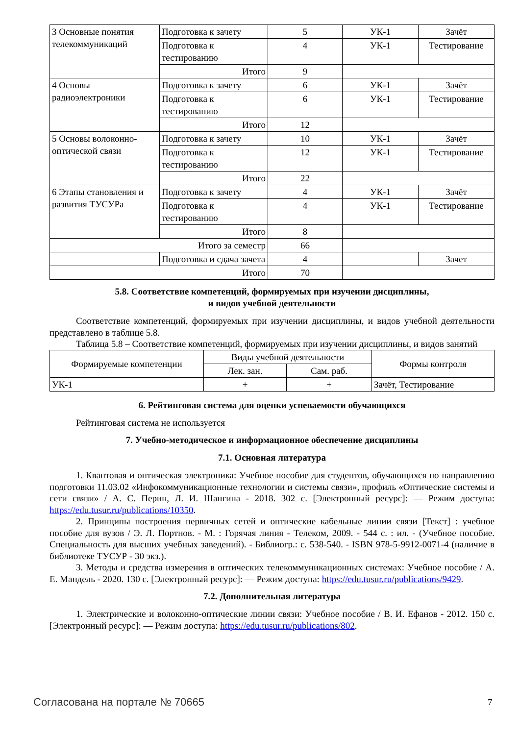| 3 Основные понятия телекоммуникаций | Подготовка к зачету | 5 | УК-1 | Зачёт |
| | Подготовка к тестированию | 4 | УК-1 | Тестирование |
| | Итого | 9 | | |
| 4 Основы радиоэлектроники | Подготовка к зачету | 6 | УК-1 | Зачёт |
| | Подготовка к тестированию | 6 | УК-1 | Тестирование |
| | Итого | 12 | | |
| 5 Основы волоконно-оптической связи | Подготовка к зачету | 10 | УК-1 | Зачёт |
| | Подготовка к тестированию | 12 | УК-1 | Тестирование |
| | Итого | 22 | | |
| 6 Этапы становления и развития ТУСУРа | Подготовка к зачету | 4 | УК-1 | Зачёт |
| | Подготовка к тестированию | 4 | УК-1 | Тестирование |
| | Итого | 8 | | |
| Итого за семестр | | 66 | | |
| | Подготовка и сдача зачета | 4 | | Зачет |
| Итого | | 70 | | |
5.8. Соответствие компетенций, формируемых при изучении дисциплины,
и видов учебной деятельности
Соответствие компетенций, формируемых при изучении дисциплины, и видов учебной деятельности представлено в таблице 5.8.
Таблица 5.8 – Соответствие компетенций, формируемых при изучении дисциплины, и видов занятий
| Формируемые компетенции | Виды учебной деятельности | | Формы контроля |
| --- | --- | --- | --- |
| | Лек. зан. | Сам. раб. | |
| УК-1 | + | + | Зачёт, Тестирование |
6. Рейтинговая система для оценки успеваемости обучающихся
Рейтинговая система не используется
7. Учебно-методическое и информационное обеспечение дисциплины
7.1. Основная литература
1. Квантовая и оптическая электроника: Учебное пособие для студентов, обучающихся по направлению подготовки 11.03.02 «Инфокоммуникационные технологии и системы связи», профиль «Оптические системы и сети связи» / А. С. Перин, Л. И. Шангина - 2018. 302 с. [Электронный ресурс]: — Режим доступа: https://edu.tusur.ru/publications/10350.
2. Принципы построения первичных сетей и оптические кабельные линии связи [Текст] : учебное пособие для вузов / Э. Л. Портнов. - М. : Горячая линия - Телеком, 2009. - 544 с. : ил. - (Учебное пособие. Специальность для высших учебных заведений). - Библиогр.: с. 538-540. - ISBN 978-5-9912-0071-4 (наличие в библиотеке ТУСУР - 30 экз.).
3. Методы и средства измерения в оптических телекоммуникационных системах: Учебное пособие / А. Е. Мандель - 2020. 130 с. [Электронный ресурс]: — Режим доступа: https://edu.tusur.ru/publications/9429.
7.2. Дополнительная литература
1. Электрические и волоконно-оптические линии связи: Учебное пособие / В. И. Ефанов - 2012. 150 с. [Электронный ресурс]: — Режим доступа: https://edu.tusur.ru/publications/802.
Согласована на портале № 70665 7